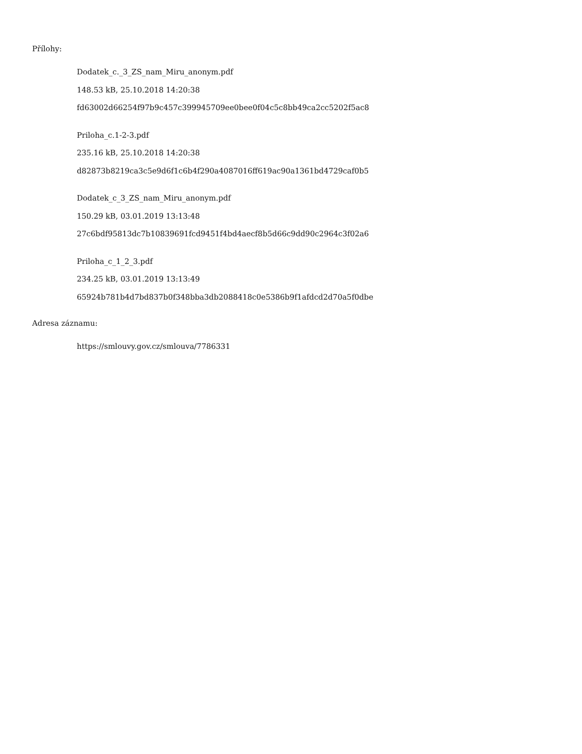Přílohy:
Dodatek_c._3_ZS_nam_Miru_anonym.pdf
148.53 kB, 25.10.2018 14:20:38
fd63002d66254f97b9c457c399945709ee0bee0f04c5c8bb49ca2cc5202f5ac8
Priloha_c.1-2-3.pdf
235.16 kB, 25.10.2018 14:20:38
d82873b8219ca3c5e9d6f1c6b4f290a4087016ff619ac90a1361bd4729caf0b5
Dodatek_c_3_ZS_nam_Miru_anonym.pdf
150.29 kB, 03.01.2019 13:13:48
27c6bdf95813dc7b10839691fcd9451f4bd4aecf8b5d66c9dd90c2964c3f02a6
Priloha_c_1_2_3.pdf
234.25 kB, 03.01.2019 13:13:49
65924b781b4d7bd837b0f348bba3db2088418c0e5386b9f1afdcd2d70a5f0dbe
Adresa záznamu:
https://smlouvy.gov.cz/smlouva/7786331